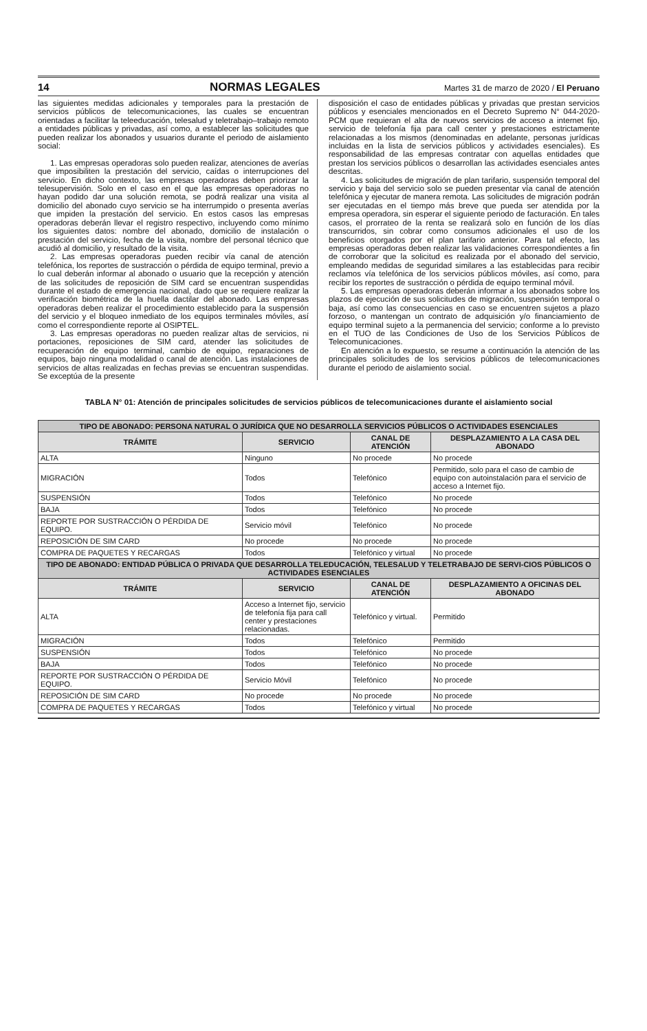14 NORMAS LEGALES Martes 31 de marzo de 2020 / El Peruano
las siguientes medidas adicionales y temporales para la prestación de servicios públicos de telecomunicaciones, las cuales se encuentran orientadas a facilitar la teleeducación, telesalud y teletrabajo–trabajo remoto a entidades públicas y privadas, así como, a establecer las solicitudes que pueden realizar los abonados y usuarios durante el periodo de aislamiento social:
1. Las empresas operadoras solo pueden realizar, atenciones de averías que imposibiliten la prestación del servicio, caídas o interrupciones del servicio. En dicho contexto, las empresas operadoras deben priorizar la telesupervisión. Solo en el caso en el que las empresas operadoras no hayan podido dar una solución remota, se podrá realizar una visita al domicilio del abonado cuyo servicio se ha interrumpido o presenta averías que impiden la prestación del servicio. En estos casos las empresas operadoras deberán llevar el registro respectivo, incluyendo como mínimo los siguientes datos: nombre del abonado, domicilio de instalación o prestación del servicio, fecha de la visita, nombre del personal técnico que acudió al domicilio, y resultado de la visita.
2. Las empresas operadoras pueden recibir vía canal de atención telefónica, los reportes de sustracción o pérdida de equipo terminal, previo a lo cual deberán informar al abonado o usuario que la recepción y atención de las solicitudes de reposición de SIM card se encuentran suspendidas durante el estado de emergencia nacional, dado que se requiere realizar la verificación biométrica de la huella dactilar del abonado. Las empresas operadoras deben realizar el procedimiento establecido para la suspensión del servicio y el bloqueo inmediato de los equipos terminales móviles, así como el correspondiente reporte al OSIPTEL.
3. Las empresas operadoras no pueden realizar altas de servicios, ni portaciones, reposiciones de SIM card, atender las solicitudes de recuperación de equipo terminal, cambio de equipo, reparaciones de equipos, bajo ninguna modalidad o canal de atención. Las instalaciones de servicios de altas realizadas en fechas previas se encuentran suspendidas. Se exceptúa de la presente
disposición el caso de entidades públicas y privadas que prestan servicios públicos y esenciales mencionados en el Decreto Supremo N° 044-2020-PCM que requieran el alta de nuevos servicios de acceso a internet fijo, servicio de telefonía fija para call center y prestaciones estrictamente relacionadas a los mismos (denominadas en adelante, personas jurídicas incluidas en la lista de servicios públicos y actividades esenciales). Es responsabilidad de las empresas contratar con aquellas entidades que prestan los servicios públicos o desarrollan las actividades esenciales antes descritas.
4. Las solicitudes de migración de plan tarifario, suspensión temporal del servicio y baja del servicio solo se pueden presentar vía canal de atención telefónica y ejecutar de manera remota. Las solicitudes de migración podrán ser ejecutadas en el tiempo más breve que pueda ser atendida por la empresa operadora, sin esperar el siguiente periodo de facturación. En tales casos, el prorrateo de la renta se realizará solo en función de los días transcurridos, sin cobrar como consumos adicionales el uso de los beneficios otorgados por el plan tarifario anterior. Para tal efecto, las empresas operadoras deben realizar las validaciones correspondientes a fin de corroborar que la solicitud es realizada por el abonado del servicio, empleando medidas de seguridad similares a las establecidas para recibir reclamos vía telefónica de los servicios públicos móviles, así como, para recibir los reportes de sustracción o pérdida de equipo terminal móvil.
5. Las empresas operadoras deberán informar a los abonados sobre los plazos de ejecución de sus solicitudes de migración, suspensión temporal o baja, así como las consecuencias en caso se encuentren sujetos a plazo forzoso, o mantengan un contrato de adquisición y/o financiamiento de equipo terminal sujeto a la permanencia del servicio; conforme a lo previsto en el TUO de las Condiciones de Uso de los Servicios Públicos de Telecomunicaciones.
En atención a lo expuesto, se resume a continuación la atención de las principales solicitudes de los servicios públicos de telecomunicaciones durante el periodo de aislamiento social.
TABLA N° 01: Atención de principales solicitudes de servicios públicos de telecomunicaciones durante el aislamiento social
| TIPO DE ABONADO: PERSONA NATURAL O JURÍDICA QUE NO DESARROLLA SERVICIOS PÚBLICOS O ACTIVIDADES ESENCIALES | | | |
| --- | --- | --- | --- |
| TRÁMITE | SERVICIO | CANAL DE ATENCIÓN | DESPLAZAMIENTO A LA CASA DEL ABONADO |
| ALTA | Ninguno | No procede | No procede |
| MIGRACIÓN | Todos | Telefónico | Permitido, solo para el caso de cambio de equipo con autoinstalación para el servicio de acceso a Internet fijo. |
| SUSPENSIÓN | Todos | Telefónico | No procede |
| BAJA | Todos | Telefónico | No procede |
| REPORTE POR SUSTRACCIÓN O PÉRDIDA DE EQUIPO. | Servicio móvil | Telefónico | No procede |
| REPOSICIÓN DE SIM CARD | No procede | No procede | No procede |
| COMPRA DE PAQUETES Y RECARGAS | Todos | Telefónico y virtual | No procede |
| TIPO DE ABONADO: ENTIDAD PÚBLICA O PRIVADA QUE DESARROLLA TELEDUCACIÓN, TELESALUD Y TELETRABAJO DE SERVI-CIOS PÚBLICOS O ACTIVIDADES ESENCIALES | | | |
| TRÁMITE | SERVICIO | CANAL DE ATENCIÓN | DESPLAZAMIENTO A OFICINAS DEL ABONADO |
| ALTA | Acceso a Internet fijo, servicio de telefonía fija para call center y prestaciones relacionadas. | Telefónico y virtual. | Permitido |
| MIGRACIÓN | Todos | Telefónico | Permitido |
| SUSPENSIÓN | Todos | Telefónico | No procede |
| BAJA | Todos | Telefónico | No procede |
| REPORTE POR SUSTRACCIÓN O PÉRDIDA DE EQUIPO. | Servicio Móvil | Telefónico | No procede |
| REPOSICIÓN DE SIM CARD | No procede | No procede | No procede |
| COMPRA DE PAQUETES Y RECARGAS | Todos | Telefónico y virtual | No procede |